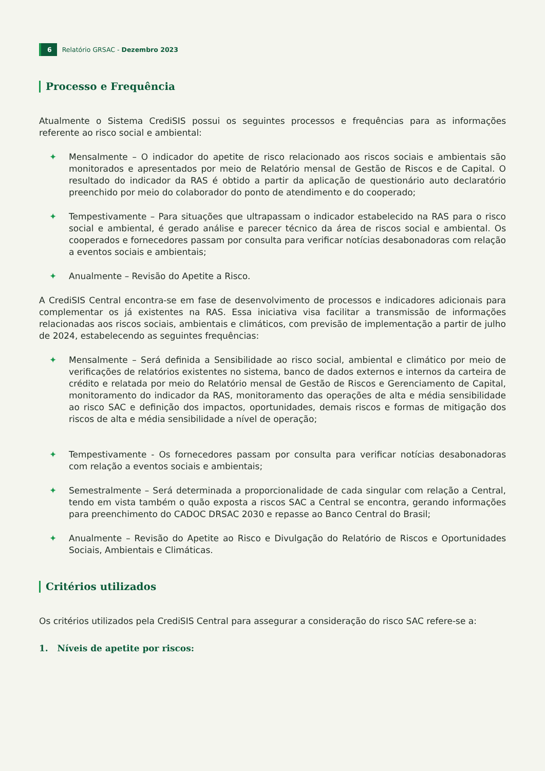6 Relatório GRSAC - Dezembro 2023
Processo e Frequência
Atualmente o Sistema CrediSIS possui os seguintes processos e frequências para as informações referente ao risco social e ambiental:
✦ Mensalmente – O indicador do apetite de risco relacionado aos riscos sociais e ambientais são monitorados e apresentados por meio de Relatório mensal de Gestão de Riscos e de Capital. O resultado do indicador da RAS é obtido a partir da aplicação de questionário auto declaratório preenchido por meio do colaborador do ponto de atendimento e do cooperado;
✦ Tempestivamente – Para situações que ultrapassam o indicador estabelecido na RAS para o risco social e ambiental, é gerado análise e parecer técnico da área de riscos social e ambiental. Os cooperados e fornecedores passam por consulta para verificar notícias desabonadoras com relação a eventos sociais e ambientais;
✦ Anualmente – Revisão do Apetite a Risco.
A CrediSIS Central encontra-se em fase de desenvolvimento de processos e indicadores adicionais para complementar os já existentes na RAS. Essa iniciativa visa facilitar a transmissão de informações relacionadas aos riscos sociais, ambientais e climáticos, com previsão de implementação a partir de julho de 2024, estabelecendo as seguintes frequências:
✦ Mensalmente – Será definida a Sensibilidade ao risco social, ambiental e climático por meio de verificações de relatórios existentes no sistema, banco de dados externos e internos da carteira de crédito e relatada por meio do Relatório mensal de Gestão de Riscos e Gerenciamento de Capital, monitoramento do indicador da RAS, monitoramento das operações de alta e média sensibilidade ao risco SAC e definição dos impactos, oportunidades, demais riscos e formas de mitigação dos riscos de alta e média sensibilidade a nível de operação;
✦ Tempestivamente - Os fornecedores passam por consulta para verificar notícias desabonadoras com relação a eventos sociais e ambientais;
✦ Semestralmente – Será determinada a proporcionalidade de cada singular com relação a Central, tendo em vista também o quão exposta a riscos SAC a Central se encontra, gerando informações para preenchimento do CADOC DRSAC 2030 e repasse ao Banco Central do Brasil;
✦ Anualmente – Revisão do Apetite ao Risco e Divulgação do Relatório de Riscos e Oportunidades Sociais, Ambientais e Climáticas.
Critérios utilizados
Os critérios utilizados pela CrediSIS Central para assegurar a consideração do risco SAC refere-se a:
1. Níveis de apetite por riscos: